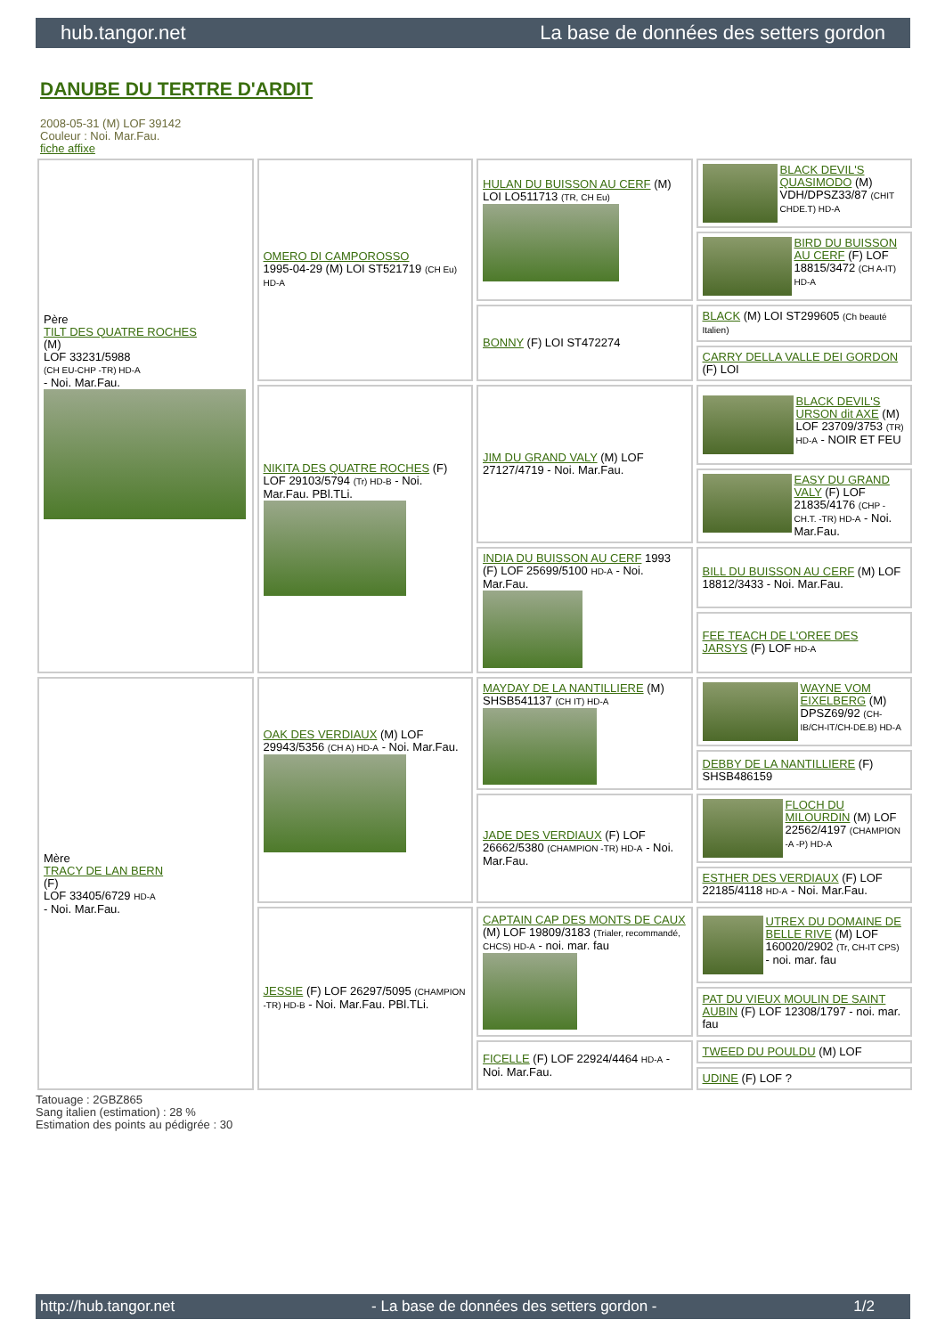hub.tangor.net La base de données des setters gordon
DANUBE DU TERTRE D'ARDIT
2008-05-31 (M) LOF 39142
Couleur : Noi. Mar.Fau.
fiche affixe
| Père TILT DES QUATRE ROCHES (M) LOF 33231/5988 (CH EU-CHP -TR) HD-A - Noi. Mar.Fau. | OMERO DI CAMPOROSSO 1995-04-29 (M) LOI ST521719 (CH Eu) HD-A | HULAN DU BUISSON AU CERF (M) LOI LO511713 (TR, CH Eu) | BLACK DEVIL'S QUASIMODO (M) VDH/DPSZ33/87 (CHIT CHDE.T) HD-A |
| | | | BIRD DU BUISSON AU CERF (F) LOF 18815/3472 (CH A-IT) HD-A |
| | | BONNY (F) LOI ST472274 | BLACK (M) LOI ST299605 (Ch beauté Italien) |
| | | | CARRY DELLA VALLE DEI GORDON (F) LOI |
| | NIKITA DES QUATRE ROCHES (F) LOF 29103/5794 (Tr) HD-B - Noi. Mar.Fau. PBl.TLi. | JIM DU GRAND VALY (M) LOF 27127/4719 - Noi. Mar.Fau. | BLACK DEVIL'S URSON dit AXE (M) LOF 23709/3753 (TR) HD-A - NOIR ET FEU |
| | | | EASY DU GRAND VALY (F) LOF 21835/4176 (CHP -CH.T. -TR) HD-A - Noi. Mar.Fau. |
| | | INDIA DU BUISSON AU CERF 1993 (F) LOF 25699/5100 HD-A - Noi. Mar.Fau. | BILL DU BUISSON AU CERF (M) LOF 18812/3433 - Noi. Mar.Fau. |
| | | | FEE TEACH DE L'OREE DES JARSYS (F) LOF HD-A |
| Mère TRACY DE LAN BERN (F) LOF 33405/6729 HD-A - Noi. Mar.Fau. | OAK DES VERDIAUX (M) LOF 29943/5356 (CH A) HD-A - Noi. Mar.Fau. | MAYDAY DE LA NANTILLIERE (M) SHSB541137 (CH IT) HD-A | WAYNE VOM EIXELBERG (M) DPSZ69/92 (CH-IB/CH-IT/CH-DE.B) HD-A |
| | | | DEBBY DE LA NANTILLIERE (F) SHSB486159 |
| | | JADE DES VERDIAUX (F) LOF 26662/5380 (CHAMPION -TR) HD-A - Noi. Mar.Fau. | FLOCH DU MILOURDIN (M) LOF 22562/4197 (CHAMPION -A -P) HD-A |
| | | | ESTHER DES VERDIAUX (F) LOF 22185/4118 HD-A - Noi. Mar.Fau. |
| | JESSIE (F) LOF 26297/5095 (CHAMPION -TR) HD-B - Noi. Mar.Fau. PBl.TLi. | CAPTAIN CAP DES MONTS DE CAUX (M) LOF 19809/3183 (Trialer, recommandé, CHCS) HD-A - noi. mar. fau | UTREX DU DOMAINE DE BELLE RIVE (M) LOF 160020/2902 (Tr, CH-IT CPS) - noi. mar. fau |
| | | | PAT DU VIEUX MOULIN DE SAINT AUBIN (F) LOF 12308/1797 - noi. mar. fau |
| | | FICELLE (F) LOF 22924/4464 HD-A - Noi. Mar.Fau. | TWEED DU POULDU (M) LOF |
| | | | UDINE (F) LOF ? |
Tatouage : 2GBZ865
Sang italien (estimation) : 28 %
Estimation des points au pédigrée : 30
http://hub.tangor.net - La base de données des setters gordon - 1/2